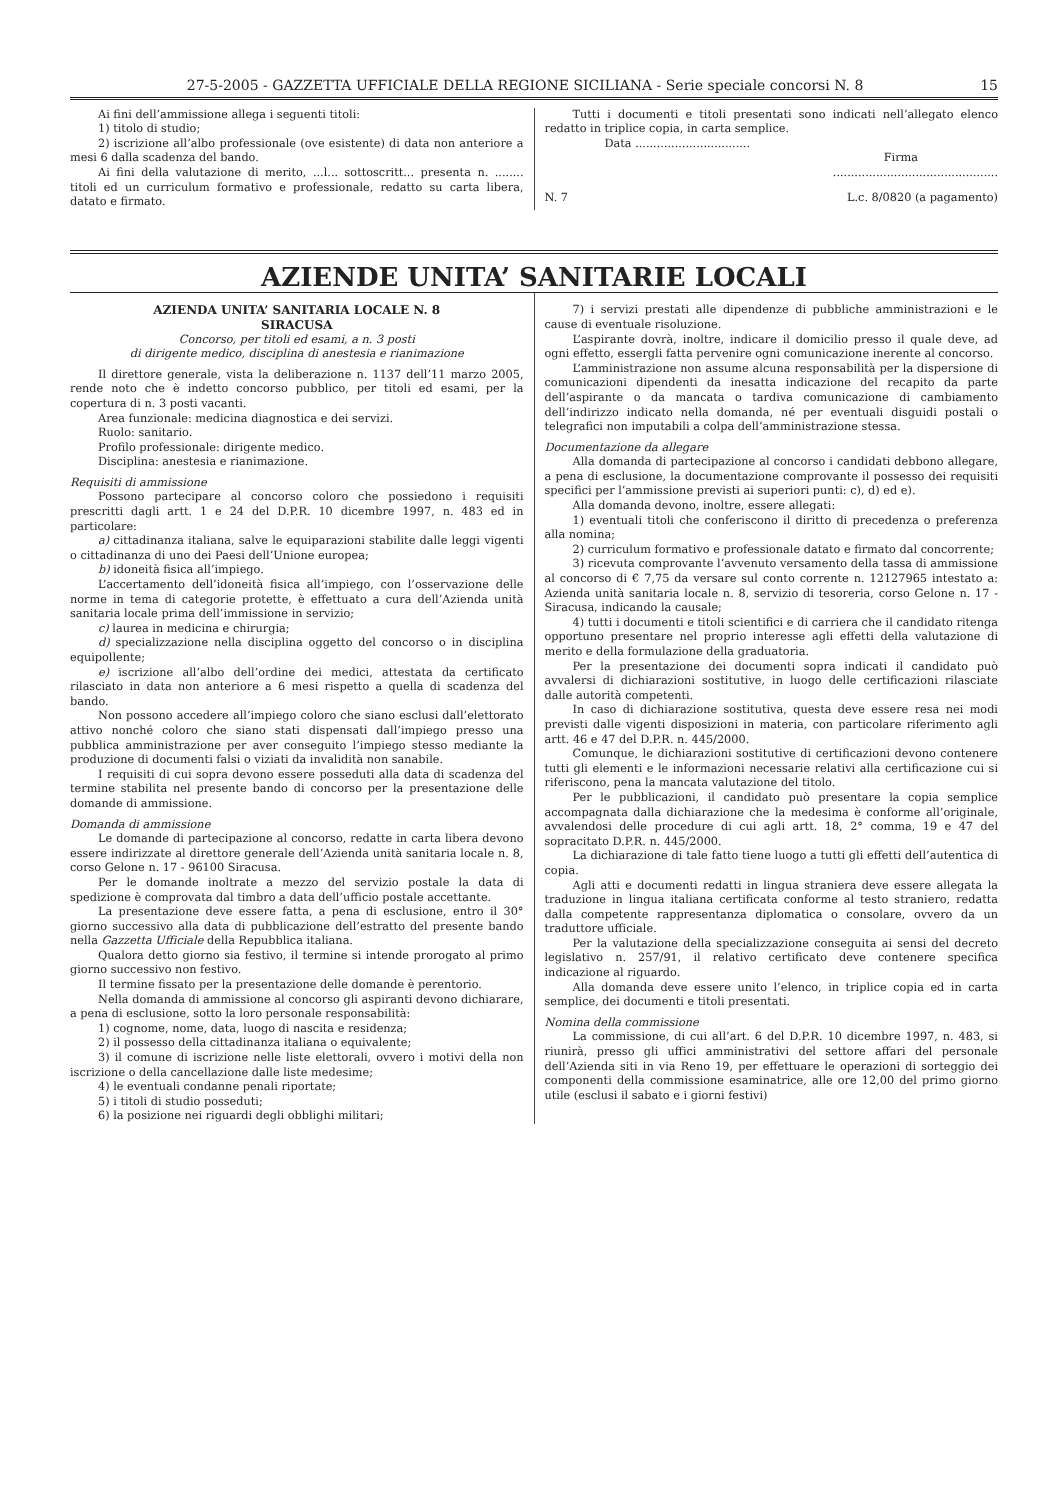27-5-2005 - GAZZETTA UFFICIALE DELLA REGIONE SICILIANA - Serie speciale concorsi N. 8 15
Ai fini dell’ammissione allega i seguenti titoli:
1) titolo di studio;
2) iscrizione all’albo professionale (ove esistente) di data non anteriore a mesi 6 dalla scadenza del bando.
Ai fini della valutazione di merito, ...l... sottoscritt... presenta n. ........ titoli ed un curriculum formativo e professionale, redatto su carta libera, datato e firmato.
Tutti i documenti e titoli presentati sono indicati nell’allegato elenco redatto in triplice copia, in carta semplice.
Data ................................
Firma
..............................................
N. 7 L.c. 8/0820 (a pagamento)
AZIENDE UNITA’ SANITARIE LOCALI
AZIENDA UNITA’ SANITARIA LOCALE N. 8
SIRACUSA
Concorso, per titoli ed esami, a n. 3 posti
di dirigente medico, disciplina di anestesia e rianimazione
Il direttore generale, vista la deliberazione n. 1137 dell’11 marzo 2005, rende noto che è indetto concorso pubblico, per titoli ed esami, per la copertura di n. 3 posti vacanti.
Area funzionale: medicina diagnostica e dei servizi.
Ruolo: sanitario.
Profilo professionale: dirigente medico.
Disciplina: anestesia e rianimazione.
Requisiti di ammissione
Possono partecipare al concorso coloro che possiedono i requisiti prescritti dagli artt. 1 e 24 del D.P.R. 10 dicembre 1997, n. 483 ed in particolare:
a) cittadinanza italiana, salve le equiparazioni stabilite dalle leggi vigenti o cittadinanza di uno dei Paesi dell’Unione europea;
b) idoneità fisica all’impiego.
L’accertamento dell’idoneità fisica all’impiego, con l’osservazione delle norme in tema di categorie protette, è effettuato a cura dell’Azienda unità sanitaria locale prima dell’immissione in servizio;
c) laurea in medicina e chirurgia;
d) specializzazione nella disciplina oggetto del concorso o in disciplina equipollente;
e) iscrizione all’albo dell’ordine dei medici, attestata da certificato rilasciato in data non anteriore a 6 mesi rispetto a quella di scadenza del bando.
Non possono accedere all’impiego coloro che siano esclusi dall’elettorato attivo nonché coloro che siano stati dispensati dall’impiego presso una pubblica amministrazione per aver conseguito l’impiego stesso mediante la produzione di documenti falsi o viziati da invalidità non sanabile.
I requisiti di cui sopra devono essere posseduti alla data di scadenza del termine stabilita nel presente bando di concorso per la presentazione delle domande di ammissione.
Domanda di ammissione
Le domande di partecipazione al concorso, redatte in carta libera devono essere indirizzate al direttore generale dell’Azienda unità sanitaria locale n. 8, corso Gelone n. 17 - 96100 Siracusa.
Per le domande inoltrate a mezzo del servizio postale la data di spedizione è comprovata dal timbro a data dell’ufficio postale accettante.
La presentazione deve essere fatta, a pena di esclusione, entro il 30° giorno successivo alla data di pubblicazione dell’estratto del presente bando nella Gazzetta Ufficiale della Repubblica italiana.
Qualora detto giorno sia festivo, il termine si intende prorogato al primo giorno successivo non festivo.
Il termine fissato per la presentazione delle domande è perentorio.
Nella domanda di ammissione al concorso gli aspiranti devono dichiarare, a pena di esclusione, sotto la loro personale responsabilità:
1) cognome, nome, data, luogo di nascita e residenza;
2) il possesso della cittadinanza italiana o equivalente;
3) il comune di iscrizione nelle liste elettorali, ovvero i motivi della non iscrizione o della cancellazione dalle liste medesime;
4) le eventuali condanne penali riportate;
5) i titoli di studio posseduti;
6) la posizione nei riguardi degli obblighi militari;
7) i servizi prestati alle dipendenze di pubbliche amministrazioni e le cause di eventuale risoluzione.
L’aspirante dovrà, inoltre, indicare il domicilio presso il quale deve, ad ogni effetto, essergli fatta pervenire ogni comunicazione inerente al concorso.
L’amministrazione non assume alcuna responsabilità per la dispersione di comunicazioni dipendenti da inesatta indicazione del recapito da parte dell’aspirante o da mancata o tardiva comunicazione di cambiamento dell’indirizzo indicato nella domanda, né per eventuali disguidi postali o telegrafici non imputabili a colpa dell’amministrazione stessa.
Documentazione da allegare
Alla domanda di partecipazione al concorso i candidati debbono allegare, a pena di esclusione, la documentazione comprovante il possesso dei requisiti specifici per l’ammissione previsti ai superiori punti: c), d) ed e).
Alla domanda devono, inoltre, essere allegati:
1) eventuali titoli che conferiscono il diritto di precedenza o preferenza alla nomina;
2) curriculum formativo e professionale datato e firmato dal concorrente;
3) ricevuta comprovante l’avvenuto versamento della tassa di ammissione al concorso di € 7,75 da versare sul conto corrente n. 12127965 intestato a: Azienda unità sanitaria locale n. 8, servizio di tesoreria, corso Gelone n. 17 - Siracusa, indicando la causale;
4) tutti i documenti e titoli scientifici e di carriera che il candidato ritenga opportuno presentare nel proprio interesse agli effetti della valutazione di merito e della formulazione della graduatoria.
Per la presentazione dei documenti sopra indicati il candidato può avvalersi di dichiarazioni sostitutive, in luogo delle certificazioni rilasciate dalle autorità competenti.
In caso di dichiarazione sostitutiva, questa deve essere resa nei modi previsti dalle vigenti disposizioni in materia, con particolare riferimento agli artt. 46 e 47 del D.P.R. n. 445/2000.
Comunque, le dichiarazioni sostitutive di certificazioni devono contenere tutti gli elementi e le informazioni necessarie relativi alla certificazione cui si riferiscono, pena la mancata valutazione del titolo.
Per le pubblicazioni, il candidato può presentare la copia semplice accompagnata dalla dichiarazione che la medesima è conforme all’originale, avvalendosi delle procedure di cui agli artt. 18, 2° comma, 19 e 47 del sopracitato D.P.R. n. 445/2000.
La dichiarazione di tale fatto tiene luogo a tutti gli effetti dell’autentica di copia.
Agli atti e documenti redatti in lingua straniera deve essere allegata la traduzione in lingua italiana certificata conforme al testo straniero, redatta dalla competente rappresentanza diplomatica o consolare, ovvero da un traduttore ufficiale.
Per la valutazione della specializzazione conseguita ai sensi del decreto legislativo n. 257/91, il relativo certificato deve contenere specifica indicazione al riguardo.
Alla domanda deve essere unito l’elenco, in triplice copia ed in carta semplice, dei documenti e titoli presentati.
Nomina della commissione
La commissione, di cui all’art. 6 del D.P.R. 10 dicembre 1997, n. 483, si riunirà, presso gli uffici amministrativi del settore affari del personale dell’Azienda siti in via Reno 19, per effettuare le operazioni di sorteggio dei componenti della commissione esaminatrice, alle ore 12,00 del primo giorno utile (esclusi il sabato e i giorni festivi)